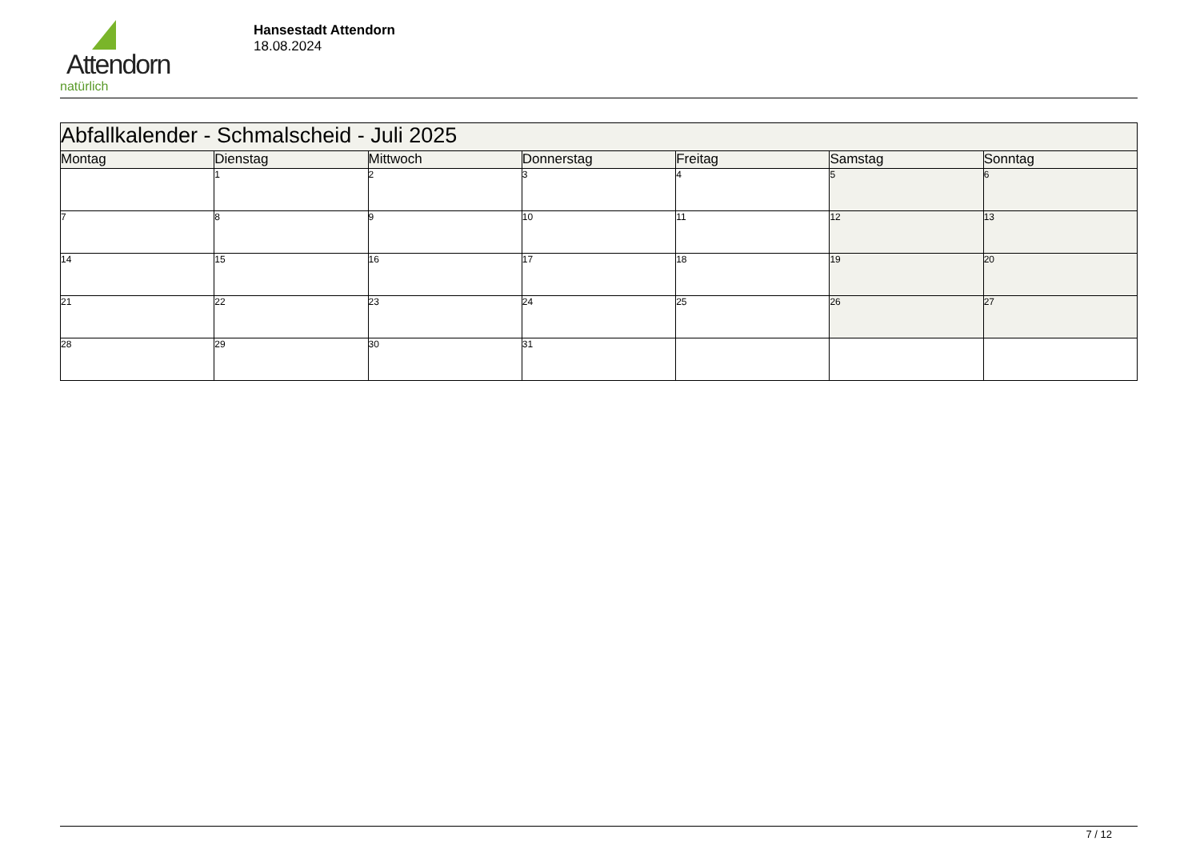Attendorn
natürlich
Hansestadt Attendorn
18.08.2024
| Abfallkalender - Schmalscheid - Juli 2025 | | | | | | |
| Montag | Dienstag | Mittwoch | Donnerstag | Freitag | Samstag | Sonntag |
| | 1 | 2 | 3 | 4 | 5 | 6 |
| 7 | 8 | 9 | 10 | 11 | 12 | 13 |
| 14 | 15 | 16 | 17 | 18 | 19 | 20 |
| 21 | 22 | 23 | 24 | 25 | 26 | 27 |
| 28 | 29 | 30 | 31 | | | |
7 / 12